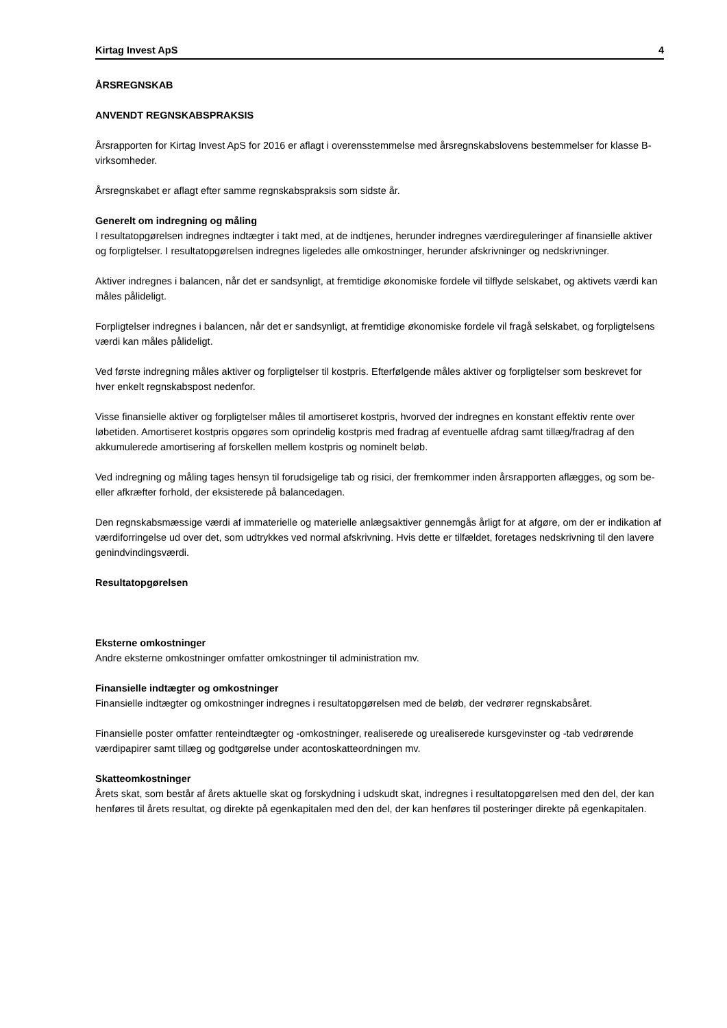Kirtag Invest ApS 4
ÅRSREGNSKAB
ANVENDT REGNSKABSPRAKSIS
Årsrapporten for Kirtag Invest ApS for 2016 er aflagt i overensstemmelse med årsregnskabslovens bestemmelser for klasse B-virksomheder.
Årsregnskabet er aflagt efter samme regnskabspraksis som sidste år.
Generelt om indregning og måling
I resultatopgørelsen indregnes indtægter i takt med, at de indtjenes, herunder indregnes værdireguleringer af finansielle aktiver og forpligtelser. I resultatopgørelsen indregnes ligeledes alle omkostninger, herunder afskrivninger og nedskrivninger.
Aktiver indregnes i balancen, når det er sandsynligt, at fremtidige økonomiske fordele vil tilflyde selskabet, og aktivets værdi kan måles pålideligt.
Forpligtelser indregnes i balancen, når det er sandsynligt, at fremtidige økonomiske fordele vil fragå selskabet, og forpligtelsens værdi kan måles pålideligt.
Ved første indregning måles aktiver og forpligtelser til kostpris. Efterfølgende måles aktiver og forpligtelser som beskrevet for hver enkelt regnskabspost nedenfor.
Visse finansielle aktiver og forpligtelser måles til amortiseret kostpris, hvorved der indregnes en konstant effektiv rente over løbetiden. Amortiseret kostpris opgøres som oprindelig kostpris med fradrag af eventuelle afdrag samt tillæg/fradrag af den akkumulerede amortisering af forskellen mellem kostpris og nominelt beløb.
Ved indregning og måling tages hensyn til forudsigelige tab og risici, der fremkommer inden årsrapporten aflægges, og som be- eller afkræfter forhold, der eksisterede på balancedagen.
Den regnskabsmæssige værdi af immaterielle og materielle anlægsaktiver gennemgås årligt for at afgøre, om der er indikation af værdiforringelse ud over det, som udtrykkes ved normal afskrivning. Hvis dette er tilfældet, foretages nedskrivning til den lavere genindvindingsværdi.
Resultatopgørelsen
Eksterne omkostninger
Andre eksterne omkostninger omfatter omkostninger til administration mv.
Finansielle indtægter og omkostninger
Finansielle indtægter og omkostninger indregnes i resultatopgørelsen med de beløb, der vedrører regnskabsåret.
Finansielle poster omfatter renteindtægter og -omkostninger, realiserede og urealiserede kursgevinster og -tab vedrørende værdipapirer samt tillæg og godtgørelse under acontoskatteordningen mv.
Skatteomkostninger
Årets skat, som består af årets aktuelle skat og forskydning i udskudt skat, indregnes i resultatopgørelsen med den del, der kan henføres til årets resultat, og direkte på egenkapitalen med den del, der kan henføres til posteringer direkte på egenkapitalen.